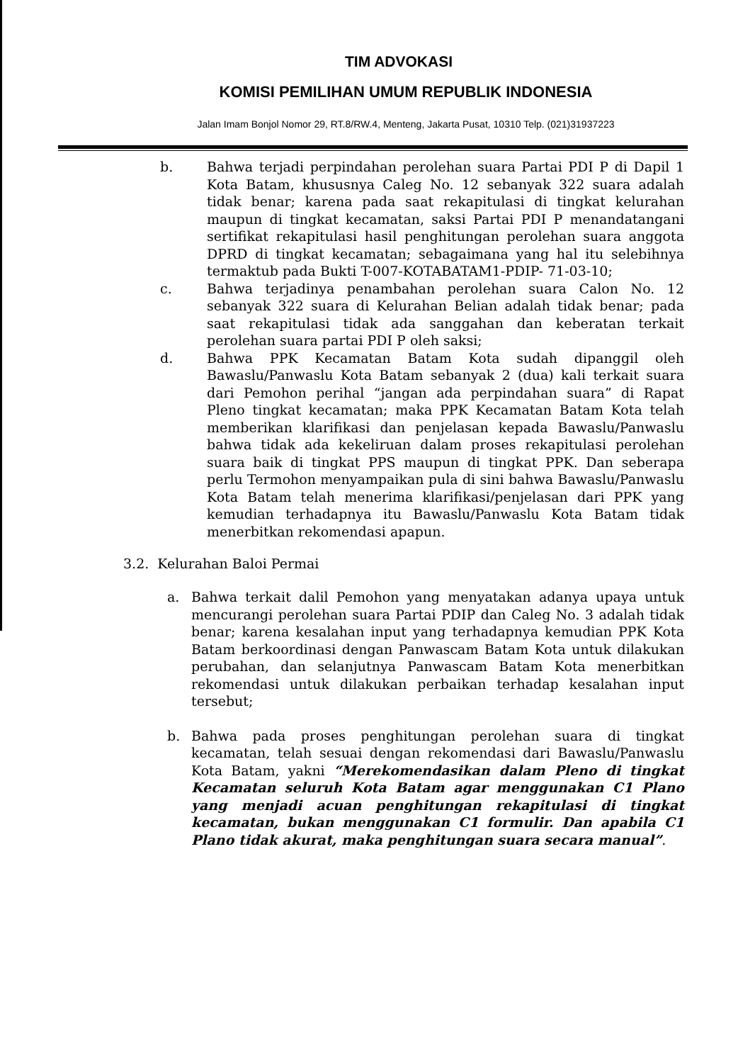TIM ADVOKASI
KOMISI PEMILIHAN UMUM REPUBLIK INDONESIA
Jalan Imam Bonjol Nomor 29, RT.8/RW.4, Menteng, Jakarta Pusat, 10310 Telp. (021)31937223
b. Bahwa terjadi perpindahan perolehan suara Partai PDI P di Dapil 1 Kota Batam, khususnya Caleg No. 12 sebanyak 322 suara adalah tidak benar; karena pada saat rekapitulasi di tingkat kelurahan maupun di tingkat kecamatan, saksi Partai PDI P menandatangani sertifikat rekapitulasi hasil penghitungan perolehan suara anggota DPRD di tingkat kecamatan; sebagaimana yang hal itu selebihnya termaktub pada Bukti T-007-KOTABATAM1-PDIP- 71-03-10;
c. Bahwa terjadinya penambahan perolehan suara Calon No. 12 sebanyak 322 suara di Kelurahan Belian adalah tidak benar; pada saat rekapitulasi tidak ada sanggahan dan keberatan terkait perolehan suara partai PDI P oleh saksi;
d. Bahwa PPK Kecamatan Batam Kota sudah dipanggil oleh Bawaslu/Panwaslu Kota Batam sebanyak 2 (dua) kali terkait suara dari Pemohon perihal “jangan ada perpindahan suara” di Rapat Pleno tingkat kecamatan; maka PPK Kecamatan Batam Kota telah memberikan klarifikasi dan penjelasan kepada Bawaslu/Panwaslu bahwa tidak ada kekeliruan dalam proses rekapitulasi perolehan suara baik di tingkat PPS maupun di tingkat PPK. Dan seberapa perlu Termohon menyampaikan pula di sini bahwa Bawaslu/Panwaslu Kota Batam telah menerima klarifikasi/penjelasan dari PPK yang kemudian terhadapnya itu Bawaslu/Panwaslu Kota Batam tidak menerbitkan rekomendasi apapun.
3.2. Kelurahan Baloi Permai
a. Bahwa terkait dalil Pemohon yang menyatakan adanya upaya untuk mencurangi perolehan suara Partai PDIP dan Caleg No. 3 adalah tidak benar; karena kesalahan input yang terhadapnya kemudian PPK Kota Batam berkoordinasi dengan Panwascam Batam Kota untuk dilakukan perubahan, dan selanjutnya Panwascam Batam Kota menerbitkan rekomendasi untuk dilakukan perbaikan terhadap kesalahan input tersebut;
b. Bahwa pada proses penghitungan perolehan suara di tingkat kecamatan, telah sesuai dengan rekomendasi dari Bawaslu/Panwaslu Kota Batam, yakni “Merekomendasikan dalam Pleno di tingkat Kecamatan seluruh Kota Batam agar menggunakan C1 Plano yang menjadi acuan penghitungan rekapitulasi di tingkat kecamatan, bukan menggunakan C1 formulir. Dan apabila C1 Plano tidak akurat, maka penghitungan suara secara manual”.